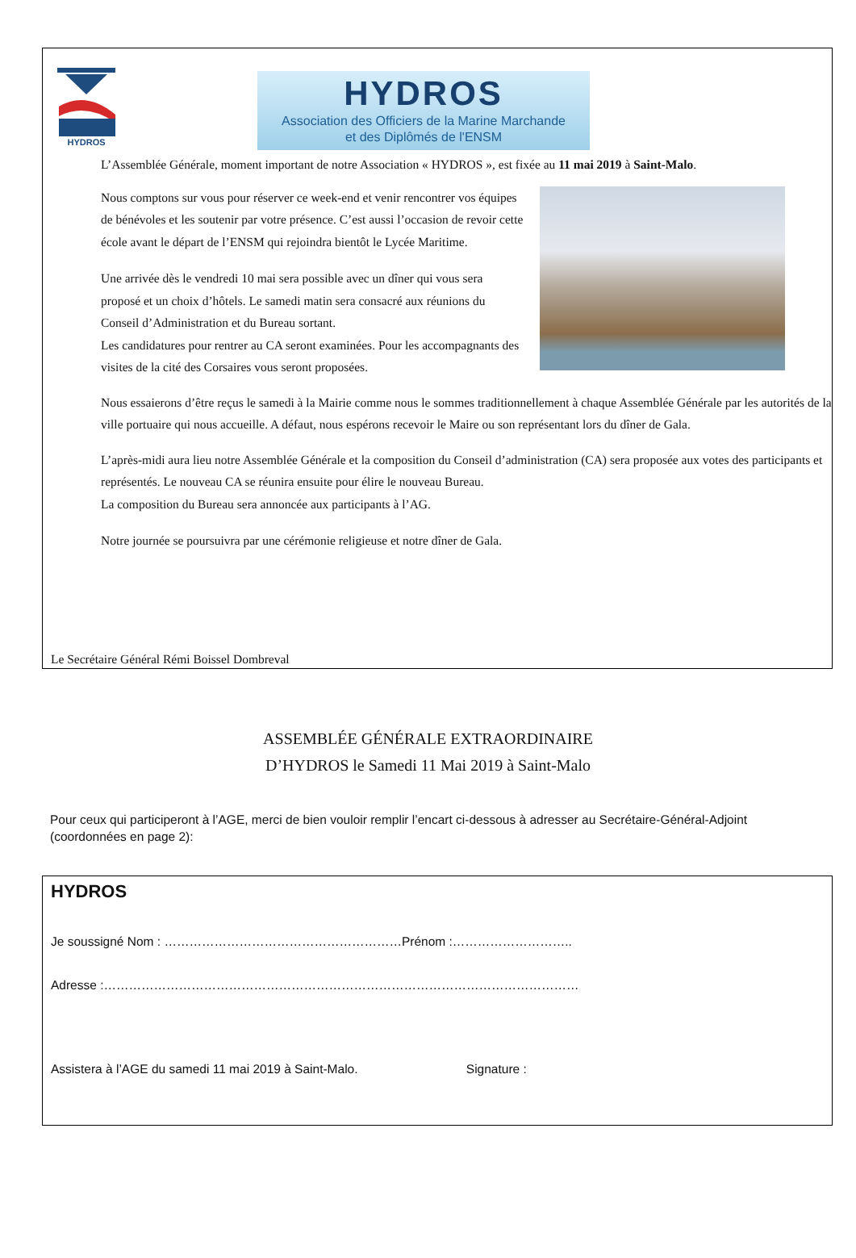HYDROS
HYDROS
Association des Officiers de la Marine Marchande
et des Diplômés de l'ENSM
L’Assemblée Générale, moment important de notre Association « HYDROS », est fixée au 11 mai 2019 à Saint-Malo.
Nous comptons sur vous pour réserver ce week-end et venir rencontrer vos équipes de bénévoles et les soutenir par votre présence. C’est aussi l’occasion de revoir cette école avant le départ de l’ENSM qui rejoindra bientôt le Lycée Maritime.
Une arrivée dès le vendredi 10 mai sera possible avec un dîner qui vous sera proposé et un choix d’hôtels. Le samedi matin sera consacré aux réunions du Conseil d’Administration et du Bureau sortant.
Les candidatures pour rentrer au CA seront examinées. Pour les accompagnants des visites de la cité des Corsaires vous seront proposées.
Nous essaierons d’être reçus le samedi à la Mairie comme nous le sommes traditionnellement à chaque Assemblée Générale par les autorités de la ville portuaire qui nous accueille. A défaut, nous espérons recevoir le Maire ou son représentant lors du dîner de Gala.
L’après-midi aura lieu notre Assemblée Générale et la composition du Conseil d’administration (CA) sera proposée aux votes des participants et représentés. Le nouveau CA se réunira ensuite pour élire le nouveau Bureau.
La composition du Bureau sera annoncée aux participants à l’AG.
Notre journée se poursuivra par une cérémonie religieuse et notre dîner de Gala.
Le Secrétaire Général Rémi Boissel Dombreval
ASSEMBLÉE GÉNÉRALE EXTRAORDINAIRE
D’HYDROS le Samedi 11 Mai 2019 à Saint-Malo
Pour ceux qui participeront à l’AGE, merci de bien vouloir remplir l’encart ci-dessous à adresser au Secrétaire-Général-Adjoint (coordonnées en page 2):
HYDROS
Je soussigné Nom : …………………………………………………Prénom :………………………..
Adresse :……………………………………………………………………………………………………
Assistera à l’AGE du samedi 11 mai 2019 à Saint-Malo. Signature :